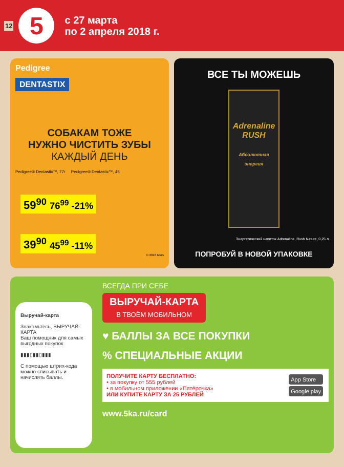12
5
с 27 марта
по 2 апреля 2018 г.
Pedigree
DENTASTIX
СОБАКАМ ТОЖЕ
НУЖНО ЧИСТИТЬ ЗУБЫ
КАЖДЫЙ ДЕНЬ
Pedigree® Dentastix™, 77г Pedigree® Dentastix™, 45
59<sup>90</sup> 76<sup>99</sup> -21% 39<sup>90</sup> 45<sup>99</sup> -11%
© 2018 Mars
ВСЕ ТЫ МОЖЕШЬ
Adrenaline
RUSH
Абсолютная энергия
Энергетический напиток Adrenaline, Rush Nature, 0,25 л
ПОПРОБУЙ В НОВОЙ УПАКОВКЕ
Выручай-карта
Знакомьтесь, ВЫРУЧАЙ-КАРТА
Ваш помощник для самых выгодных покупок
▮▮▮▯▮▮▯▮▮▮
С помощью штрих-кода можно списывать и начислять баллы.
ВСЕГДА ПРИ СЕБЕ
ВЫРУЧАЙ-КАРТА
В ТВОЁМ МОБИЛЬНОМ
♥ БАЛЛЫ ЗА ВСЕ ПОКУПКИ
% СПЕЦИАЛЬНЫЕ АКЦИИ
ПОЛУЧИТЕ КАРТУ БЕСПЛАТНО:
• за покупку от 555 рублей
• в мобильном приложении «Пятёрочка»
ИЛИ КУПИТЕ КАРТУ ЗА 25 РУБЛЕЙ
App Store
Google play
www.5ka.ru/card